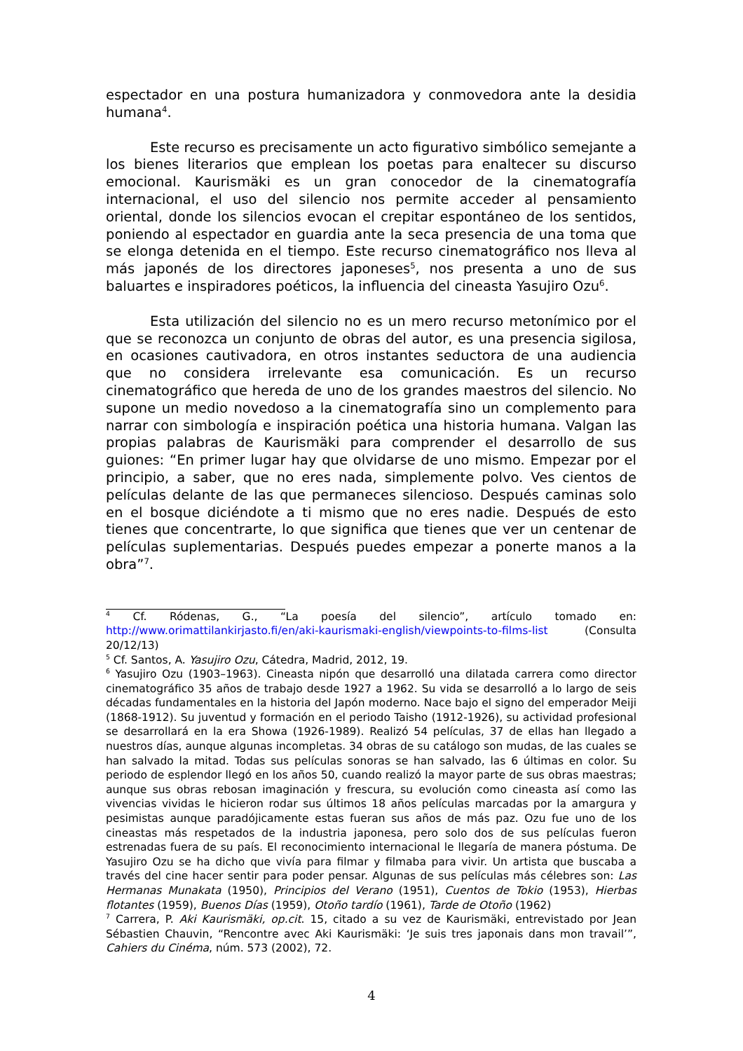espectador en una postura humanizadora y conmovedora ante la desidia humana<sup>4</sup>.
Este recurso es precisamente un acto figurativo simbólico semejante a los bienes literarios que emplean los poetas para enaltecer su discurso emocional. Kaurismäki es un gran conocedor de la cinematografía internacional, el uso del silencio nos permite acceder al pensamiento oriental, donde los silencios evocan el crepitar espontáneo de los sentidos, poniendo al espectador en guardia ante la seca presencia de una toma que se elonga detenida en el tiempo. Este recurso cinematográfico nos lleva al más japonés de los directores japoneses<sup>5</sup>, nos presenta a uno de sus baluartes e inspiradores poéticos, la influencia del cineasta Yasujiro Ozu<sup>6</sup>.
Esta utilización del silencio no es un mero recurso metonímico por el que se reconozca un conjunto de obras del autor, es una presencia sigilosa, en ocasiones cautivadora, en otros instantes seductora de una audiencia que no considera irrelevante esa comunicación. Es un recurso cinematográfico que hereda de uno de los grandes maestros del silencio. No supone un medio novedoso a la cinematografía sino un complemento para narrar con simbología e inspiración poética una historia humana. Valgan las propias palabras de Kaurismäki para comprender el desarrollo de sus guiones: “En primer lugar hay que olvidarse de uno mismo. Empezar por el principio, a saber, que no eres nada, simplemente polvo. Ves cientos de películas delante de las que permaneces silencioso. Después caminas solo en el bosque diciéndote a ti mismo que no eres nadie. Después de esto tienes que concentrarte, lo que significa que tienes que ver un centenar de películas suplementarias. Después puedes empezar a ponerte manos a la obra”<sup>7</sup>.
<sup>4</sup> Cf. Ródenas, G., “La poesía del silencio”, artículo tomado en: http://www.orimattilankirjasto.fi/en/aki-kaurismaki-english/viewpoints-to-films-list (Consulta 20/12/13)
<sup>5</sup> Cf. Santos, A. Yasujiro Ozu, Cátedra, Madrid, 2012, 19.
<sup>6</sup> Yasujiro Ozu (1903–1963). Cineasta nipón que desarrolló una dilatada carrera como director cinematográfico 35 años de trabajo desde 1927 a 1962. Su vida se desarrolló a lo largo de seis décadas fundamentales en la historia del Japón moderno. Nace bajo el signo del emperador Meiji (1868-1912). Su juventud y formación en el periodo Taisho (1912-1926), su actividad profesional se desarrollará en la era Showa (1926-1989). Realizó 54 películas, 37 de ellas han llegado a nuestros días, aunque algunas incompletas. 34 obras de su catálogo son mudas, de las cuales se han salvado la mitad. Todas sus películas sonoras se han salvado, las 6 últimas en color. Su periodo de esplendor llegó en los años 50, cuando realizó la mayor parte de sus obras maestras; aunque sus obras rebosan imaginación y frescura, su evolución como cineasta así como las vivencias vividas le hicieron rodar sus últimos 18 años películas marcadas por la amargura y pesimistas aunque paradójicamente estas fueran sus años de más paz. Ozu fue uno de los cineastas más respetados de la industria japonesa, pero solo dos de sus películas fueron estrenadas fuera de su país. El reconocimiento internacional le llegaría de manera póstuma. De Yasujiro Ozu se ha dicho que vivía para filmar y filmaba para vivir. Un artista que buscaba a través del cine hacer sentir para poder pensar. Algunas de sus películas más célebres son: Las Hermanas Munakata (1950), Principios del Verano (1951), Cuentos de Tokio (1953), Hierbas flotantes (1959), Buenos Días (1959), Otoño tardío (1961), Tarde de Otoño (1962)
<sup>7</sup> Carrera, P. Aki Kaurismäki, op.cit. 15, citado a su vez de Kaurismäki, entrevistado por Jean Sébastien Chauvin, “Rencontre avec Aki Kaurismäki: ‘Je suis tres japonais dans mon travail’”, Cahiers du Cinéma, núm. 573 (2002), 72.
4